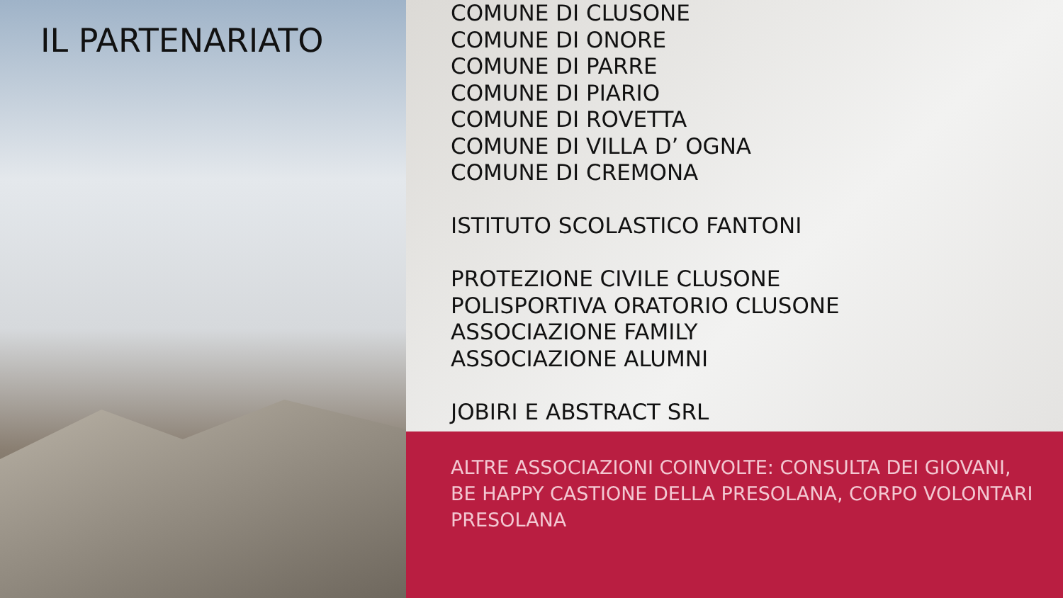IL PARTENARIATO
COMUNE DI CLUSONE
COMUNE DI ONORE
COMUNE DI PARRE
COMUNE DI PIARIO
COMUNE DI ROVETTA
COMUNE DI VILLA D’ OGNA
COMUNE DI CREMONA
ISTITUTO SCOLASTICO FANTONI
PROTEZIONE CIVILE CLUSONE
POLISPORTIVA ORATORIO CLUSONE
ASSOCIAZIONE FAMILY
ASSOCIAZIONE ALUMNI
JOBIRI E ABSTRACT SRL
ALTRE ASSOCIAZIONI COINVOLTE: CONSULTA DEI GIOVANI, BE HAPPY CASTIONE DELLA PRESOLANA, CORPO VOLONTARI PRESOLANA